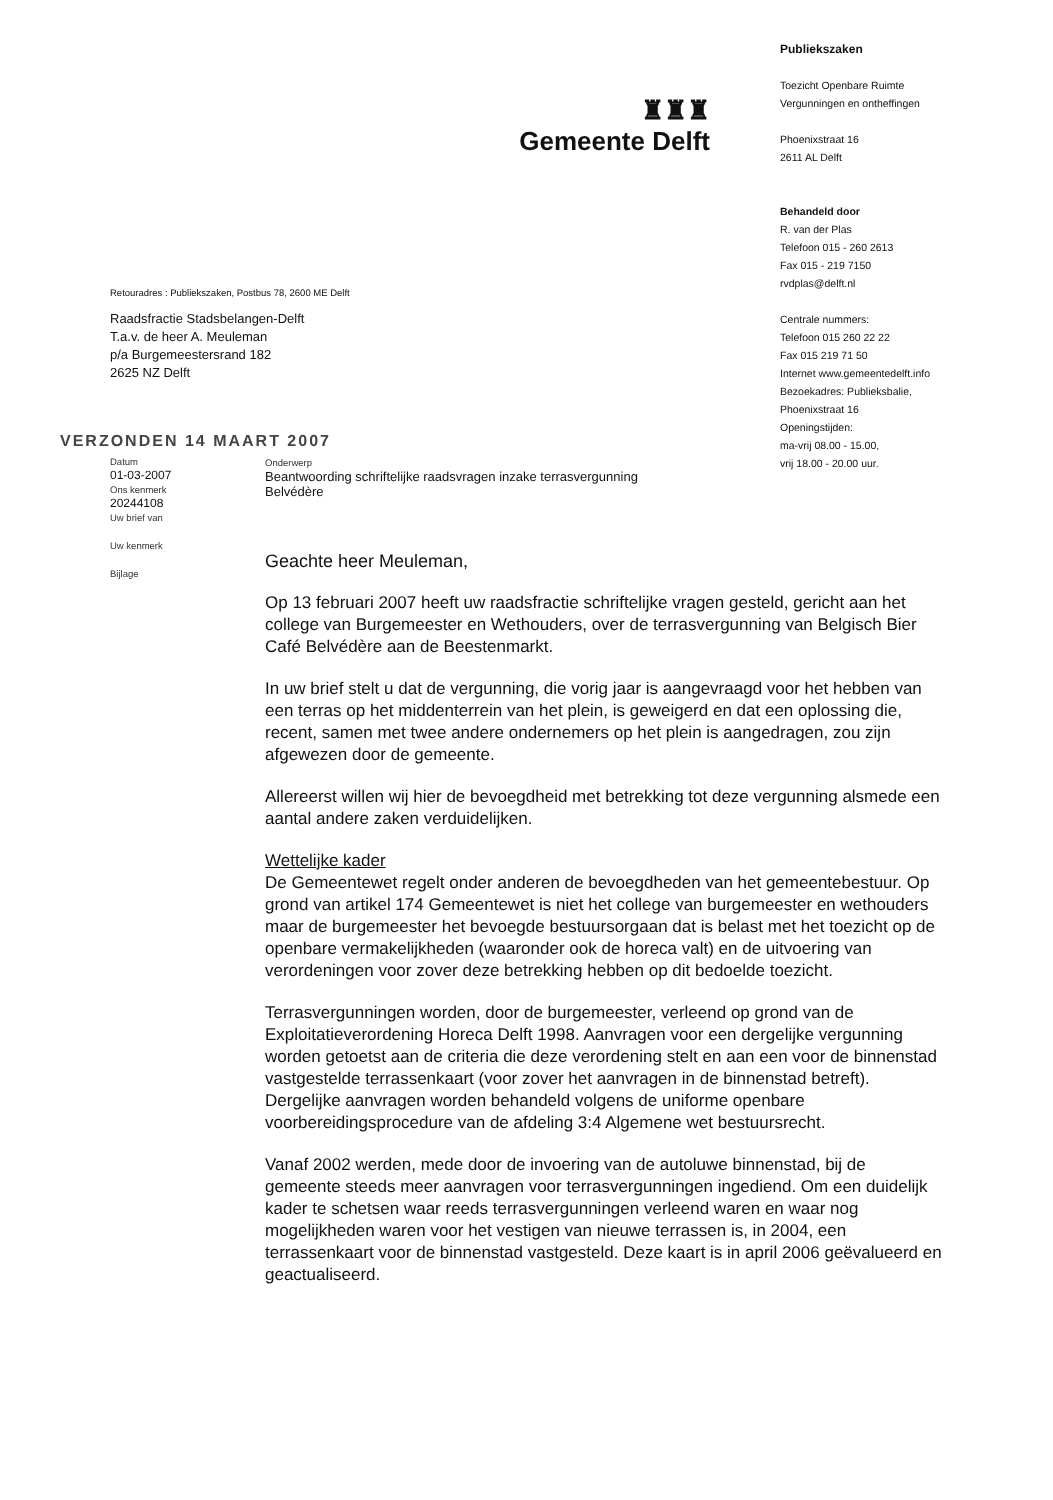♜♜♜
Gemeente Delft
Retouradres : Publiekszaken, Postbus 78, 2600 ME Delft
Raadsfractie Stadsbelangen-Delft
T.a.v. de heer A. Meuleman
p/a Burgemeestersrand 182
2625 NZ Delft
Publiekszaken
Toezicht Openbare Ruimte
Vergunningen en ontheffingen
Phoenixstraat 16
2611 AL Delft
Behandeld door
R. van der Plas
Telefoon 015 - 260 2613
Fax 015 - 219 7150
rvdplas@delft.nl
Centrale nummers:
Telefoon 015 260 22 22
Fax 015 219 71 50
Internet www.gemeentedelft.info
Bezoekadres: Publieksbalie,
Phoenixstraat 16
Openingstijden:
ma-vrij 08.00 - 15.00,
vrij 18.00 - 20.00 uur.
VERZONDEN 14 MAART 2007
Datum
01-03-2007
Ons kenmerk
20244108
Uw brief van
Uw kenmerk
Bijlage
Onderwerp
Beantwoording schriftelijke raadsvragen inzake terrasvergunning
Belvédère
Geachte heer Meuleman,
Op 13 februari 2007 heeft uw raadsfractie schriftelijke vragen gesteld, gericht aan het college van Burgemeester en Wethouders, over de terrasvergunning van Belgisch Bier Café Belvédère aan de Beestenmarkt.
In uw brief stelt u dat de vergunning, die vorig jaar is aangevraagd voor het hebben van een terras op het middenterrein van het plein, is geweigerd en dat een oplossing die, recent, samen met twee andere ondernemers op het plein is aangedragen, zou zijn afgewezen door de gemeente.
Allereerst willen wij hier de bevoegdheid met betrekking tot deze vergunning alsmede een aantal andere zaken verduidelijken.
Wettelijke kader
De Gemeentewet regelt onder anderen de bevoegdheden van het gemeentebestuur. Op grond van artikel 174 Gemeentewet is niet het college van burgemeester en wethouders maar de burgemeester het bevoegde bestuursorgaan dat is belast met het toezicht op de openbare vermakelijkheden (waaronder ook de horeca valt) en de uitvoering van verordeningen voor zover deze betrekking hebben op dit bedoelde toezicht.
Terrasvergunningen worden, door de burgemeester, verleend op grond van de Exploitatieverordening Horeca Delft 1998. Aanvragen voor een dergelijke vergunning worden getoetst aan de criteria die deze verordening stelt en aan een voor de binnenstad vastgestelde terrassenkaart (voor zover het aanvragen in de binnenstad betreft). Dergelijke aanvragen worden behandeld volgens de uniforme openbare voorbereidingsprocedure van de afdeling 3:4 Algemene wet bestuursrecht.
Vanaf 2002 werden, mede door de invoering van de autoluwe binnenstad, bij de gemeente steeds meer aanvragen voor terrasvergunningen ingediend. Om een duidelijk kader te schetsen waar reeds terrasvergunningen verleend waren en waar nog mogelijkheden waren voor het vestigen van nieuwe terrassen is, in 2004, een terrassenkaart voor de binnenstad vastgesteld. Deze kaart is in april 2006 geëvalueerd en geactualiseerd.